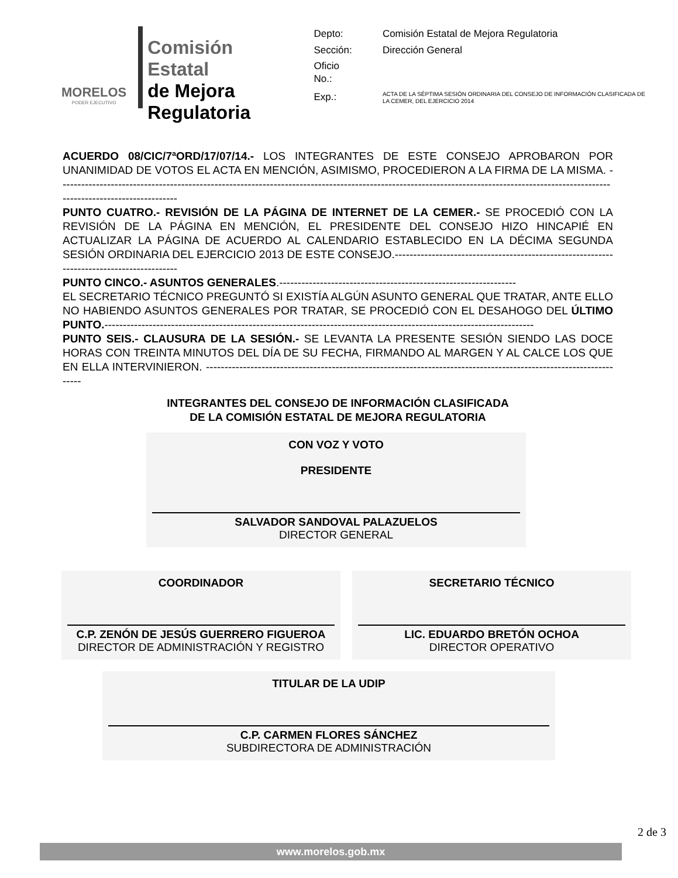MORELOS
PODER EJECUTIVO
Comisión Estatal
de Mejora
Regulatoria
| Depto: | Comisión Estatal de Mejora Regulatoria |
| Sección: | Dirección General |
| Oficio No.: | |
| Exp.: | ACTA DE LA SÉPTIMA SESIÓN ORDINARIA DEL CONSEJO DE INFORMACIÓN CLASIFICADA DE LA CEMER, DEL EJERCICIO 2014 |
ACUERDO 08/CIC/7ªORD/17/07/14.- LOS INTEGRANTES DE ESTE CONSEJO APROBARON POR UNANIMIDAD DE VOTOS EL ACTA EN MENCIÓN, ASIMISMO, PROCEDIERON A LA FIRMA DE LA MISMA. ------------------------------------------------------------------------------------------------------------------------------------------------------------------------------------
PUNTO CUATRO.- REVISIÓN DE LA PÁGINA DE INTERNET DE LA CEMER.- SE PROCEDIÓ CON LA REVISIÓN DE LA PÁGINA EN MENCIÓN, EL PRESIDENTE DEL CONSEJO HIZO HINCAPIÉ EN ACTUALIZAR LA PÁGINA DE ACUERDO AL CALENDARIO ESTABLECIDO EN LA DÉCIMA SEGUNDA SESIÓN ORDINARIA DEL EJERCICIO 2013 DE ESTE CONSEJO.------------------------------------------------------------------------------------------
PUNTO CINCO.- ASUNTOS GENERALES.----------------------------------------------------------------
EL SECRETARIO TÉCNICO PREGUNTÓ SI EXISTÍA ALGÚN ASUNTO GENERAL QUE TRATAR, ANTE ELLO NO HABIENDO ASUNTOS GENERALES POR TRATAR, SE PROCEDIÓ CON EL DESAHOGO DEL ÚLTIMO PUNTO.--------------------------------------------------------------------------------------------------------------------
PUNTO SEIS.- CLAUSURA DE LA SESIÓN.- SE LEVANTA LA PRESENTE SESIÓN SIENDO LAS DOCE HORAS CON TREINTA MINUTOS DEL DÍA DE SU FECHA, FIRMANDO AL MARGEN Y AL CALCE LOS QUE EN ELLA INTERVINIERON. -------------------------------------------------------------------------------------------------------------------
INTEGRANTES DEL CONSEJO DE INFORMACIÓN CLASIFICADA
DE LA COMISIÓN ESTATAL DE MEJORA REGULATORIA
CON VOZ Y VOTO
PRESIDENTE
SALVADOR SANDOVAL PALAZUELOS
DIRECTOR GENERAL
COORDINADOR
C.P. ZENÓN DE JESÚS GUERRERO FIGUEROA
DIRECTOR DE ADMINISTRACIÓN Y REGISTRO
SECRETARIO TÉCNICO
LIC. EDUARDO BRETÓN OCHOA
DIRECTOR OPERATIVO
TITULAR DE LA UDIP
C.P. CARMEN FLORES SÁNCHEZ
SUBDIRECTORA DE ADMINISTRACIÓN
2 de 3
www.morelos.gob.mx